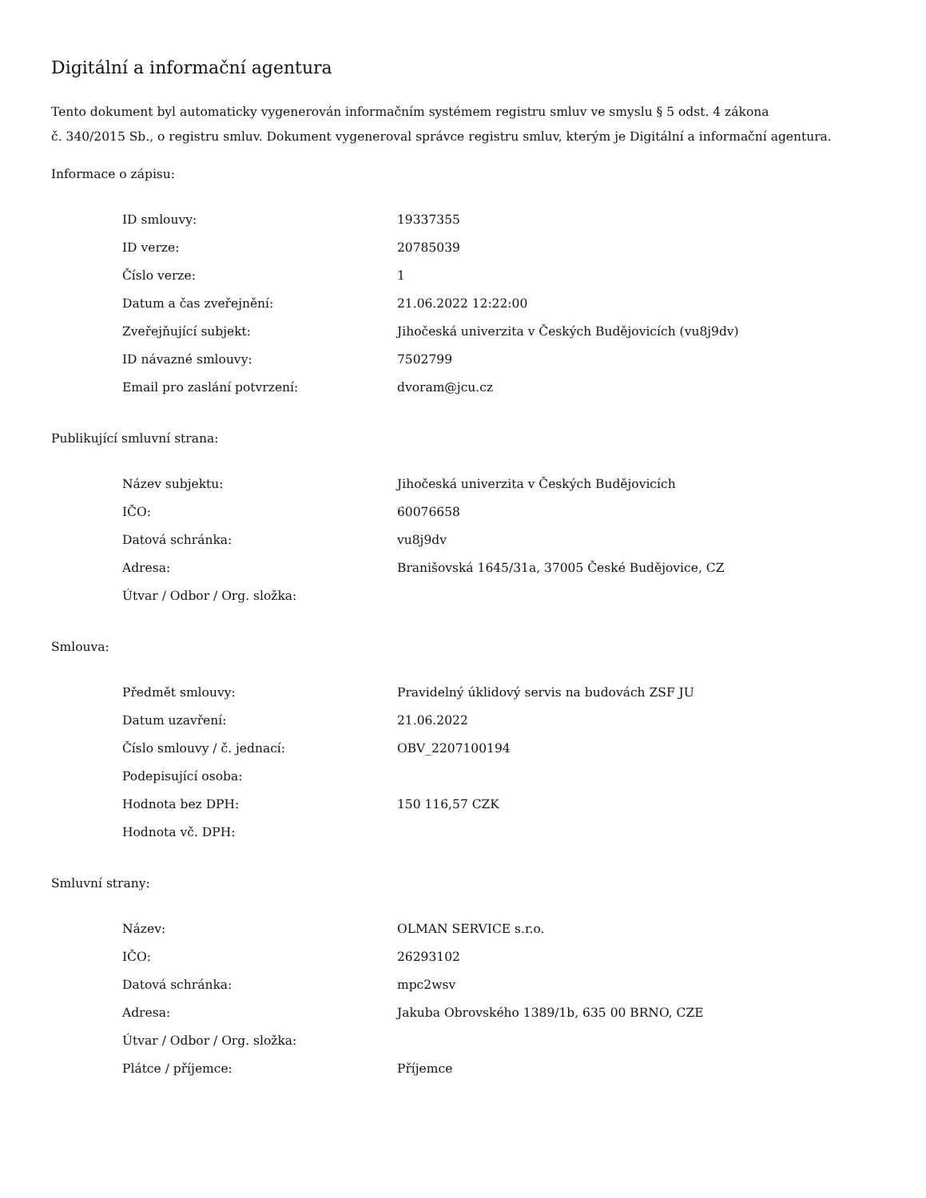Digitální a informační agentura
Tento dokument byl automaticky vygenerován informačním systémem registru smluv ve smyslu § 5 odst. 4 zákona
č. 340/2015 Sb., o registru smluv. Dokument vygeneroval správce registru smluv, kterým je Digitální a informační agentura.
Informace o zápisu:
| ID smlouvy: | 19337355 |
| ID verze: | 20785039 |
| Číslo verze: | 1 |
| Datum a čas zveřejnění: | 21.06.2022 12:22:00 |
| Zveřejňující subjekt: | Jihočeská univerzita v Českých Budějovicích (vu8j9dv) |
| ID návazné smlouvy: | 7502799 |
| Email pro zaslání potvrzení: | dvoram@jcu.cz |
Publikující smluvní strana:
| Název subjektu: | Jihočeská univerzita v Českých Budějovicích |
| IČO: | 60076658 |
| Datová schránka: | vu8j9dv |
| Adresa: | Branišovská 1645/31a, 37005 České Budějovice, CZ |
| Útvar / Odbor / Org. složka: | |
Smlouva:
| Předmět smlouvy: | Pravidelný úklidový servis na budovách ZSF JU |
| Datum uzavření: | 21.06.2022 |
| Číslo smlouvy / č. jednací: | OBV_2207100194 |
| Podepisující osoba: | |
| Hodnota bez DPH: | 150 116,57 CZK |
| Hodnota vč. DPH: | |
Smluvní strany:
| Název: | OLMAN SERVICE s.r.o. |
| IČO: | 26293102 |
| Datová schránka: | mpc2wsv |
| Adresa: | Jakuba Obrovského 1389/1b, 635 00 BRNO, CZE |
| Útvar / Odbor / Org. složka: | |
| Plátce / příjemce: | Příjemce |